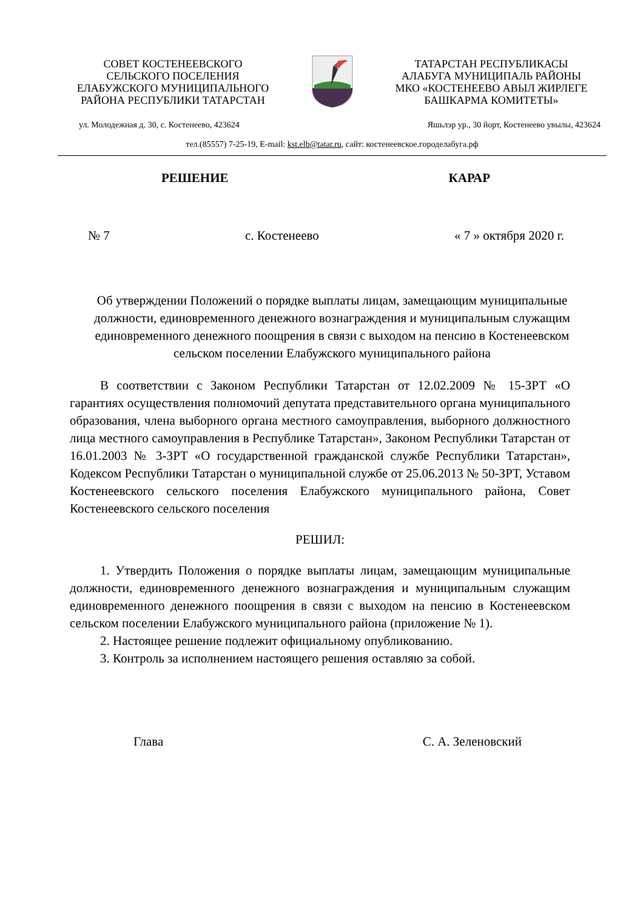СОВЕТ КОСТЕНЕЕВСКОГО
СЕЛЬСКОГО ПОСЕЛЕНИЯ
ЕЛАБУЖСКОГО МУНИЦИПАЛЬНОГО
РАЙОНА РЕСПУБЛИКИ ТАТАРСТАН
ТАТАРСТАН РЕСПУБЛИКАСЫ
АЛАБУГА МУНИЦИПАЛЬ РАЙОНЫ
МКО «КОСТЕНЕЕВО АВЫЛ ЖИРЛЕГЕ
БАШКАРМА КОМИТЕТЫ»
ул. Молодежная д. 30, с. Костенеево, 423624 Яшьлэр ур., 30 йорт, Костенеево увылы, 423624
тел.(85557) 7-25-19, E-mail: kst.elb@tatar.ru, сайт: костенеевское.городелабуга.рф
РЕШЕНИЕ КАРАР
№ 7 с. Костенеево « 7 » октября 2020 г.
Об утверждении Положений о порядке выплаты лицам, замещающим муниципальные должности, единовременного денежного вознаграждения и муниципальным служащим единовременного денежного поощрения в связи с выходом на пенсию в Костенеевском сельском поселении Елабужского муниципального района
В соответствии с Законом Республики Татарстан от 12.02.2009 № 15-ЗРТ «О гарантиях осуществления полномочий депутата представительного органа муниципального образования, члена выборного органа местного самоуправления, выборного должностного лица местного самоуправления в Республике Татарстан», Законом Республики Татарстан от 16.01.2003 № 3-ЗРТ «О государственной гражданской службе Республики Татарстан», Кодексом Республики Татарстан о муниципальной службе от 25.06.2013 № 50-ЗРТ, Уставом Костенеевского сельского поселения Елабужского муниципального района, Совет Костенеевского сельского поселения
РЕШИЛ:
1. Утвердить Положения о порядке выплаты лицам, замещающим муниципальные должности, единовременного денежного вознаграждения и муниципальным служащим единовременного денежного поощрения в связи с выходом на пенсию в Костенеевском сельском поселении Елабужского муниципального района (приложение № 1).
2. Настоящее решение подлежит официальному опубликованию.
3. Контроль за исполнением настоящего решения оставляю за собой.
Глава С. А. Зеленовский